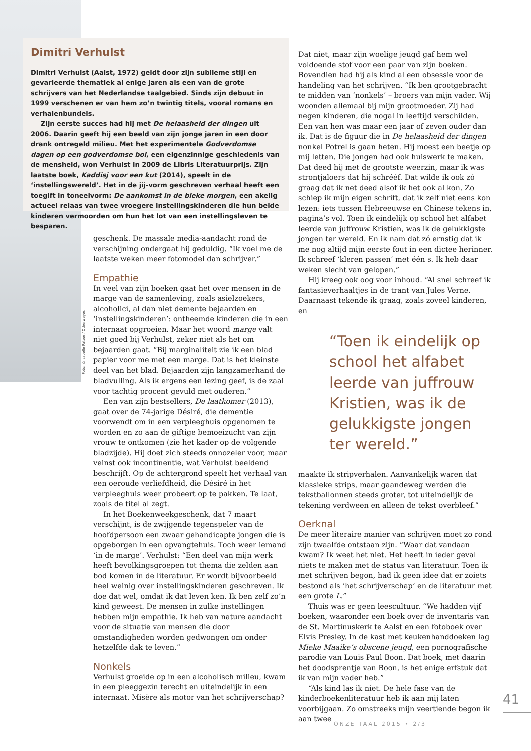Foto: ©Isabelle Pateer / Otherweyes
Dimitri Verhulst
Dimitri Verhulst (Aalst, 1972) geldt door zijn sublieme stijl en gevarieerde thematiek al enige jaren als een van de grote schrijvers van het Nederlandse taalgebied. Sinds zijn debuut in 1999 verschenen er van hem zo’n twintig titels, vooral romans en verhalenbundels.
Zijn eerste succes had hij met De helaasheid der dingen uit 2006. Daarin geeft hij een beeld van zijn jonge jaren in een door drank ontregeld milieu. Met het experimentele Godverdomse dagen op een godverdomse bol, een eigenzinnige geschiedenis van de mensheid, won Verhulst in 2009 de Libris Literatuurprijs. Zijn laatste boek, Kaddisj voor een kut (2014), speelt in de ‘instellingswereld’. Het in de jij-vorm geschreven verhaal heeft een toegift in toneelvorm: De aankomst in de bleke morgen, een akelig actueel relaas van twee vroegere instellingskinderen die hun beide kinderen vermoorden om hun het lot van een instellingsleven te besparen.
geschenk. De massale media-aandacht rond de verschijning ondergaat hij geduldig. “Ik voel me de laatste weken meer fotomodel dan schrijver.”
Empathie
In veel van zijn boeken gaat het over mensen in de marge van de samenleving, zoals asielzoekers, alcoholici, al dan niet demente bejaarden en ‘instellingskinderen’: ontheemde kinderen die in een internaat opgroeien. Maar het woord marge valt niet goed bij Verhulst, zeker niet als het om bejaarden gaat. “Bij marginaliteit zie ik een blad papier voor me met een marge. Dat is het kleinste deel van het blad. Bejaarden zijn langzamerhand de bladvulling. Als ik ergens een lezing geef, is de zaal voor tachtig procent gevuld met ouderen.”
Een van zijn bestsellers, De laatkomer (2013), gaat over de 74-jarige Désiré, die dementie voorwendt om in een verpleeghuis opgenomen te worden en zo aan de giftige bemoeizucht van zijn vrouw te ontkomen (zie het kader op de volgende bladzijde). Hij doet zich steeds onnozeler voor, maar veinst ook incontinentie, wat Verhulst beeldend beschrijft. Op de achtergrond speelt het verhaal van een oeroude verliefdheid, die Désiré in het verpleeghuis weer probeert op te pakken. Te laat, zoals de titel al zegt.
In het Boekenweekgeschenk, dat 7 maart verschijnt, is de zwijgende tegenspeler van de hoofdpersoon een zwaar gehandicapte jongen die is opgeborgen in een opvangtehuis. Toch weer iemand ‘in de marge’. Verhulst: “Een deel van mijn werk heeft bevolkingsgroepen tot thema die zelden aan bod komen in de literatuur. Er wordt bijvoorbeeld heel weinig over instellingskinderen geschreven. Ik doe dat wel, omdat ik dat leven ken. Ik ben zelf zo’n kind geweest. De mensen in zulke instellingen hebben mijn empathie. Ik heb van nature aandacht voor de situatie van mensen die door omstandigheden worden gedwongen om onder hetzelfde dak te leven.”
Nonkels
Verhulst groeide op in een alcoholisch milieu, kwam in een pleeggezin terecht en uiteindelijk in een internaat. Misère als motor van het schrijverschap?
Dat niet, maar zijn woelige jeugd gaf hem wel voldoende stof voor een paar van zijn boeken. Bovendien had hij als kind al een obsessie voor de handeling van het schrijven. “Ik ben grootgebracht te midden van ‘nonkels’ – broers van mijn vader. Wij woonden allemaal bij mijn grootmoeder. Zij had negen kinderen, die nogal in leeftijd verschilden. Een van hen was maar een jaar of zeven ouder dan ik. Dat is de figuur die in De helaasheid der dingen nonkel Potrel is gaan heten. Hij moest een beetje op mij letten. Die jongen had ook huiswerk te maken. Dat deed hij met de grootste weerzin, maar ik was strontjaloers dat hij schrééf. Dat wilde ik ook zó graag dat ik net deed alsof ik het ook al kon. Zo schiep ik mijn eigen schrift, dat ik zelf niet eens kon lezen: iets tussen Hebreeuwse en Chinese tekens in, pagina’s vol. Toen ik eindelijk op school het alfabet leerde van juffrouw Kristien, was ik de gelukkigste jongen ter wereld. En ik nam dat zó ernstig dat ik me nog altijd mijn eerste fout in een dictee herinner. Ik schreef ‘kleren passen’ met één s. Ik heb daar weken slecht van gelopen.”
Hij kreeg ook oog voor inhoud. “Al snel schreef ik fantasieverhaaltjes in de trant van Jules Verne. Daarnaast tekende ik graag, zoals zoveel kinderen, en
“Toen ik eindelijk op school het alfabet leerde van juffrouw Kristien, was ik de gelukkigste jongen ter wereld.”
maakte ik stripverhalen. Aanvankelijk waren dat klassieke strips, maar gaandeweg werden die tekstballonnen steeds groter, tot uiteindelijk de tekening verdween en alleen de tekst overbleef.”
Oerknal
De meer literaire manier van schrijven moet zo rond zijn twaalfde ontstaan zijn. “Waar dat vandaan kwam? Ik weet het niet. Het heeft in ieder geval niets te maken met de status van literatuur. Toen ik met schrijven begon, had ik geen idee dat er zoiets bestond als ‘het schrijverschap’ en de literatuur met een grote L.”
Thuis was er geen leescultuur. “We hadden vijf boeken, waaronder een boek over de inventaris van de St. Martinuskerk te Aalst en een fotoboek over Elvis Presley. In de kast met keukenhanddoeken lag Mieke Maaike’s obscene jeugd, een pornografische parodie van Louis Paul Boon. Dat boek, met daarin het doodsprentje van Boon, is het enige erfstuk dat ik van mijn vader heb.”
“Als kind las ik niet. De hele fase van de kinderboekenliteratuur heb ik aan mij laten voorbijgaan. Zo omstreeks mijn veertiende begon ik aan twee
41
ONZE TAAL 2015 • 2/3